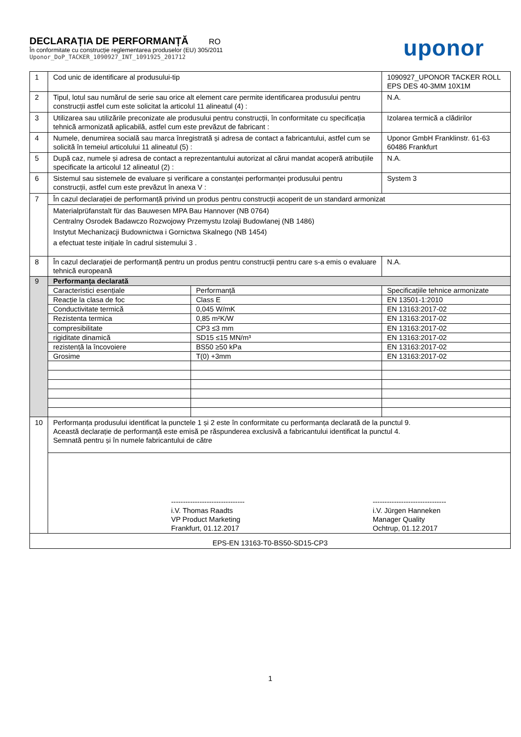DECLARAȚIA DE PERFORMANȚĂ RO
În conformitate cu construcție reglementarea produselor (EU) 305/2011
Uponor_DoP_TACKER_1090927_INT_1091925_201712
uponor
| 1 | Cod unic de identificare al produsului-tip | | 1090927_UPONOR TACKER ROLL EPS DES 40-3MM 10X1M | |
| 2 | Tipul, lotul sau numărul de serie sau orice alt element care permite identificarea produsului pentru construcții astfel cum este solicitat la articolul 11 alineatul (4) : | | N.A. | |
| 3 | Utilizarea sau utilizările preconizate ale produsului pentru construcții, în conformitate cu specificația tehnică armonizată aplicabilă, astfel cum este prevăzut de fabricant : | | Izolarea termică a clădirilor | |
| 4 | Numele, denumirea socială sau marca înregistrată și adresa de contact a fabricantului, astfel cum se solicită în temeiul articolului 11 alineatul (5) : | | Uponor GmbH Franklinstr. 61-63 60486 Frankfurt | |
| 5 | După caz, numele și adresa de contact a reprezentantului autorizat al cărui mandat acoperă atribuțiile specificate la articolul 12 alineatul (2) : | | N.A. | |
| 6 | Sistemul sau sistemele de evaluare și verificare a constanței performanței produsului pentru construcții, astfel cum este prevăzut în anexa V : | | System 3 | |
| 7 | În cazul declarației de performanță privind un produs pentru construcții acoperit de un standard armonizat | | | |
| | Materialprüfanstalt für das Bauwesen MPA Bau Hannover (NB 0764) Centralny Osrodek Badawczo Rozwojowy Przemystu Izolaji Budowlanej (NB 1486) Instytut Mechanizacji Budownictwa i Gornictwa Skalnego (NB 1454) a efectuat teste inițiale în cadrul sistemului 3 . | | | |
| 8 | În cazul declarației de performanță pentru un produs pentru construcții pentru care s-a emis o evaluare tehnică europeană | | | N.A. |
| 9 | Performanța declarată | | | |
| | Caracteristici esențiale | Performanță | | Specificațiile tehnice armonizate |
| | Reacție la clasa de foc | Class E | | EN 13501-1:2010 |
| | Conductivitate termică | 0,045 W/mK | | EN 13163:2017-02 |
| | Rezistenta termica | 0,85 m²K/W | | EN 13163:2017-02 |
| | compresibilitate | CP3 ≤3 mm | | EN 13163:2017-02 |
| | rigiditate dinamică | SD15 ≤15 MN/m³ | | EN 13163:2017-02 |
| | rezistență la încovoiere | BS50 ≥50 kPa | | EN 13163:2017-02 |
| | Grosime | T(0) +3mm | | EN 13163:2017-02 |
| 10 | Performanța produsului identificat la punctele 1 și 2 este în conformitate cu performanța declarată de la punctul 9. Această declarație de performanță este emisă pe răspunderea exclusivă a fabricantului identificat la punctul 4. Semnată pentru și în numele fabricantului de către | | | |
| | ------------------------------- i.V. Thomas Raadts VP Product Marketing Frankfurt, 01.12.2017 ------------------------------- i.V. Jürgen Hanneken Manager Quality Ochtrup, 01.12.2017 | | | |
| EPS-EN 13163-T0-BS50-SD15-CP3 | | | | |
1